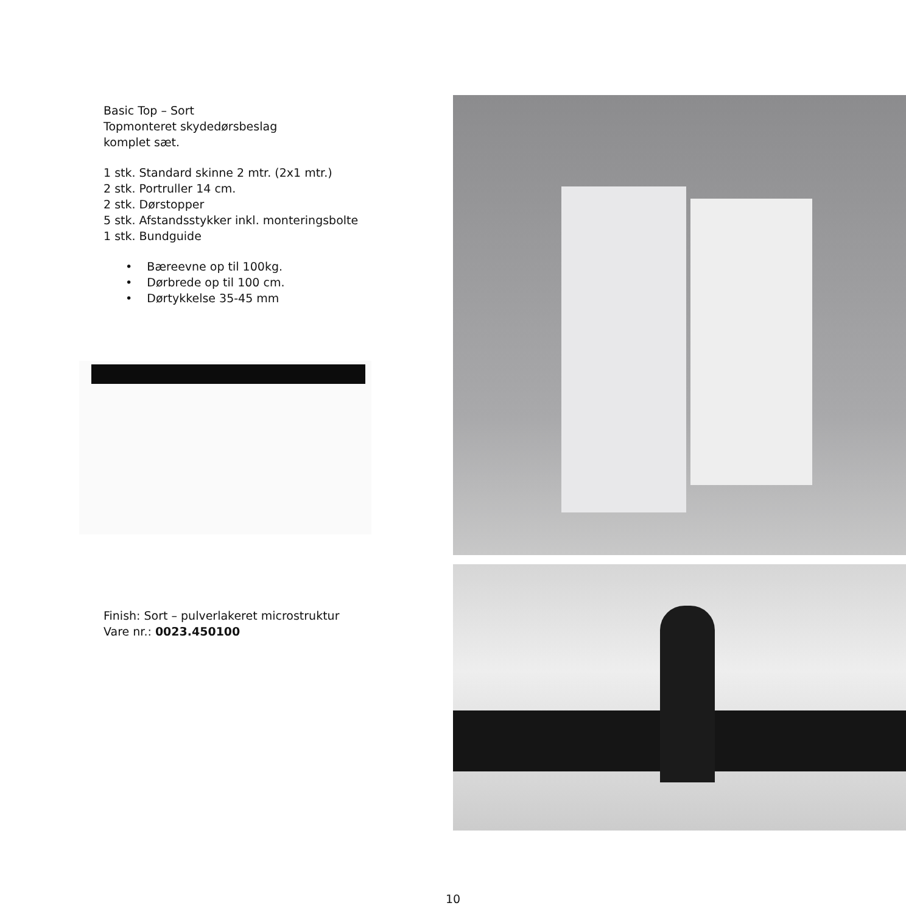Basic Top – Sort
Topmonteret skydedørsbeslag
komplet sæt.
1 stk. Standard skinne 2 mtr. (2x1 mtr.)
2 stk. Portruller 14 cm.
2 stk. Dørstopper
5 stk. Afstandsstykker inkl. monteringsbolte
1 stk. Bundguide
• Bæreevne op til 100kg.
• Dørbrede op til 100 cm.
• Dørtykkelse 35-45 mm
Finish: Sort – pulverlakeret microstruktur
Vare nr.: 0023.450100
10